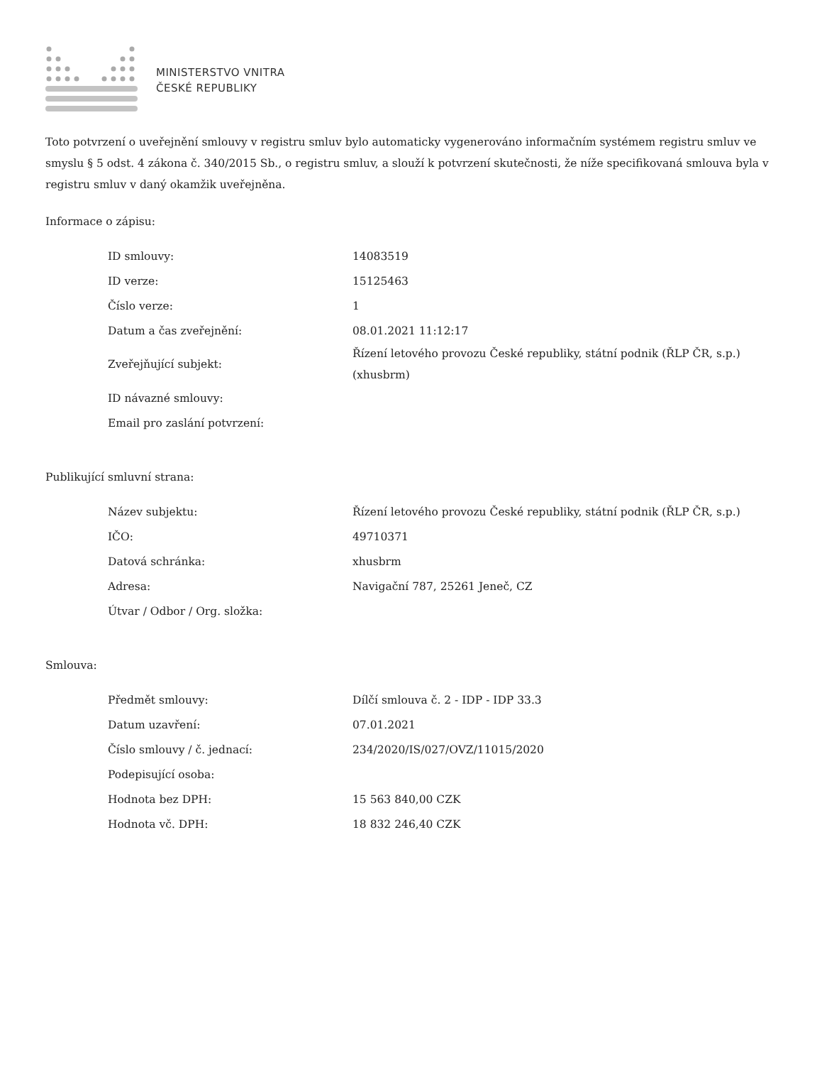MINISTERSTVO VNITRA
ČESKÉ REPUBLIKY
Toto potvrzení o uveřejnění smlouvy v registru smluv bylo automaticky vygenerováno informačním systémem registru smluv ve smyslu § 5 odst. 4 zákona č. 340/2015 Sb., o registru smluv, a slouží k potvrzení skutečnosti, že níže specifikovaná smlouva byla v registru smluv v daný okamžik uveřejněna.
Informace o zápisu:
| ID smlouvy: | 14083519 |
| ID verze: | 15125463 |
| Číslo verze: | 1 |
| Datum a čas zveřejnění: | 08.01.2021 11:12:17 |
| Zveřejňující subjekt: | Řízení letového provozu České republiky, státní podnik (ŘLP ČR, s.p.) (xhusbrm) |
| ID návazné smlouvy: | |
| Email pro zaslání potvrzení: | |
Publikující smluvní strana:
| Název subjektu: | Řízení letového provozu České republiky, státní podnik (ŘLP ČR, s.p.) |
| IČO: | 49710371 |
| Datová schránka: | xhusbrm |
| Adresa: | Navigační 787, 25261 Jeneč, CZ |
| Útvar / Odbor / Org. složka: | |
Smlouva:
| Předmět smlouvy: | Dílčí smlouva č. 2 - IDP - IDP 33.3 |
| Datum uzavření: | 07.01.2021 |
| Číslo smlouvy / č. jednací: | 234/2020/IS/027/OVZ/11015/2020 |
| Podepisující osoba: | |
| Hodnota bez DPH: | 15 563 840,00 CZK |
| Hodnota vč. DPH: | 18 832 246,40 CZK |